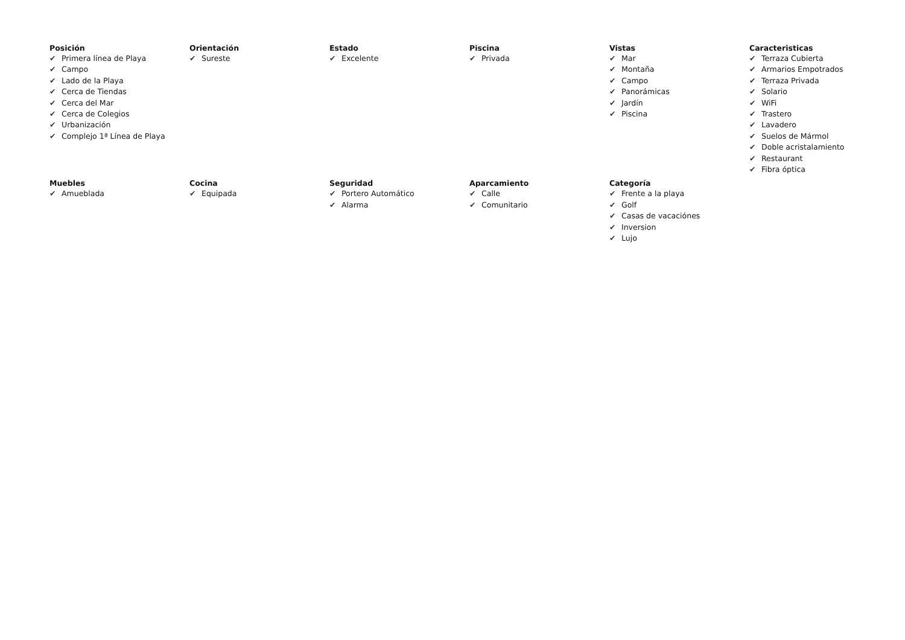Posición
✔ Primera línea de Playa
✔ Campo
✔ Lado de la Playa
✔ Cerca de Tiendas
✔ Cerca del Mar
✔ Cerca de Colegios
✔ Urbanización
✔ Complejo 1ª Línea de Playa
Orientación
✔ Sureste
Estado
✔ Excelente
Piscina
✔ Privada
Vistas
✔ Mar
✔ Montaña
✔ Campo
✔ Panorámicas
✔ Jardín
✔ Piscina
Caracteristicas
✔ Terraza Cubierta
✔ Armarios Empotrados
✔ Terraza Privada
✔ Solario
✔ WiFi
✔ Trastero
✔ Lavadero
✔ Suelos de Mármol
✔ Doble acristalamiento
✔ Restaurant
✔ Fibra óptica
Muebles
✔ Amueblada
Cocina
✔ Equipada
Seguridad
✔ Portero Automático
✔ Alarma
Aparcamiento
✔ Calle
✔ Comunitario
Categoría
✔ Frente a la playa
✔ Golf
✔ Casas de vacaciónes
✔ Inversion
✔ Lujo